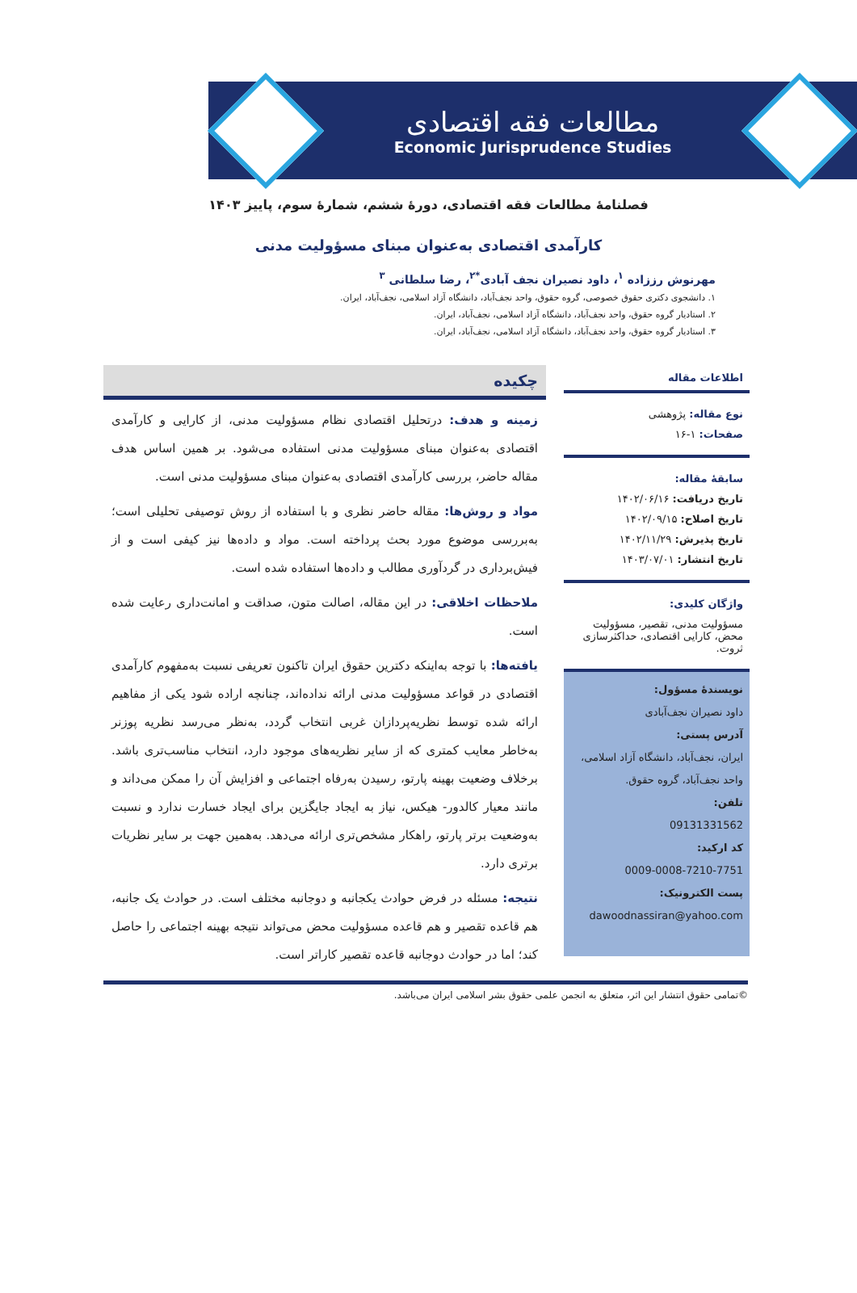مطالعات فقه اقتصادی
Economic Jurisprudence Studies
فصلنامۀ مطالعات فقه اقتصادی، دورۀ ششم، شمارۀ سوم، پاییز ۱۴۰۳
کارآمدی اقتصادی به‌عنوان مبنای مسؤولیت مدنی
مهرنوش رززاده <sup>۱</sup>، داود نصیران نجف آبادی<sup>*۲</sup>، رضا سلطانی <sup>۳</sup>
۱. دانشجوی دکتری حقوق خصوصی، گروه حقوق، واحد نجف‌آباد، دانشگاه آزاد اسلامی، نجف‌آباد، ایران.
۲. استادیار گروه حقوق، واحد نجف‌آباد، دانشگاه آزاد اسلامی، نجف‌آباد، ایران.
۳. استادیار گروه حقوق، واحد نجف‌آباد، دانشگاه آزاد اسلامی، نجف‌آباد، ایران.
اطلاعات مقاله
نوع مقاله: پژوهشی
صفحات: ۱-۱۶
سابقۀ مقاله:
تاریخ دریافت: ۱۴۰۲/۰۶/۱۶
تاریخ اصلاح: ۱۴۰۲/۰۹/۱۵
تاریخ پذیرش: ۱۴۰۲/۱۱/۲۹
تاریخ انتشار: ۱۴۰۳/۰۷/۰۱
واژگان کلیدی:
مسؤولیت مدنی، تقصیر، مسؤولیت محض، کارایی اقتصادی، حداکثرسازی ثروت.
نویسندۀ مسؤول:
داود نصیران نجف‌آبادی
آدرس پستی:
ایران، نجف‌آباد، دانشگاه آزاد اسلامی، واحد نجف‌آباد، گروه حقوق.
تلفن:
09131331562
کد ارکید:
0009-0008-7210-7751
پست الکترونیک:
dawoodnassiran@yahoo.com
چکیده
زمینه و هدف: درتحلیل اقتصادی نظام مسؤولیت مدنی، از کارایی و کارآمدی اقتصادی به‌عنوان مبنای مسؤولیت مدنی استفاده می‌شود. بر همین اساس هدف مقاله حاضر، بررسی کارآمدی اقتصادی به‌عنوان مبنای مسؤولیت مدنی است.
مواد و روش‌ها: مقاله حاضر نظری و با استفاده از روش توصیفی تحلیلی است؛ به‌بررسی موضوع مورد بحث پرداخته است. مواد و داده‌ها نیز کیفی است و از فیش‌برداری در گردآوری مطالب و داده‌ها استفاده شده است.
ملاحظات اخلاقی: در این مقاله، اصالت متون، صداقت و امانت‌داری رعایت شده است.
یافته‌ها: با توجه به‌اینکه دکترین حقوق ایران تاکنون تعریفی نسبت به‌مفهوم کارآمدی اقتصادی در قواعد مسؤولیت مدنی ارائه نداده‌اند، چنانچه اراده شود یکی از مفاهیم ارائه شده توسط نظریه‌پردازان غربی انتخاب گردد، به‌نظر می‌رسد نظریه پوزنر به‌خاطر معایب کمتری که از سایر نظریه‌های موجود دارد، انتخاب مناسب‌تری باشد. برخلاف وضعیت بهینه پارتو، رسیدن به‌رفاه اجتماعی و افزایش آن را ممکن می‌داند و مانند معیار کالدور- هیکس، نیاز به ایجاد جایگزین برای ایجاد خسارت ندارد و نسبت به‌وضعیت برتر پارتو، راهکار مشخص‌تری ارائه می‌دهد. به‌همین جهت بر سایر نظریات برتری دارد.
نتیجه: مسئله در فرض حوادث یکجانبه و دوجانبه مختلف است. در حوادث یک جانبه، هم قاعده تقصیر و هم قاعده مسؤولیت محض می‌تواند نتیجه بهینه اجتماعی را حاصل کند؛ اما در حوادث دوجانبه قاعده تقصیر کاراتر است.
©تمامی حقوق انتشار این اثر، متعلق به انجمن علمی حقوق بشر اسلامی ایران می‌باشد.